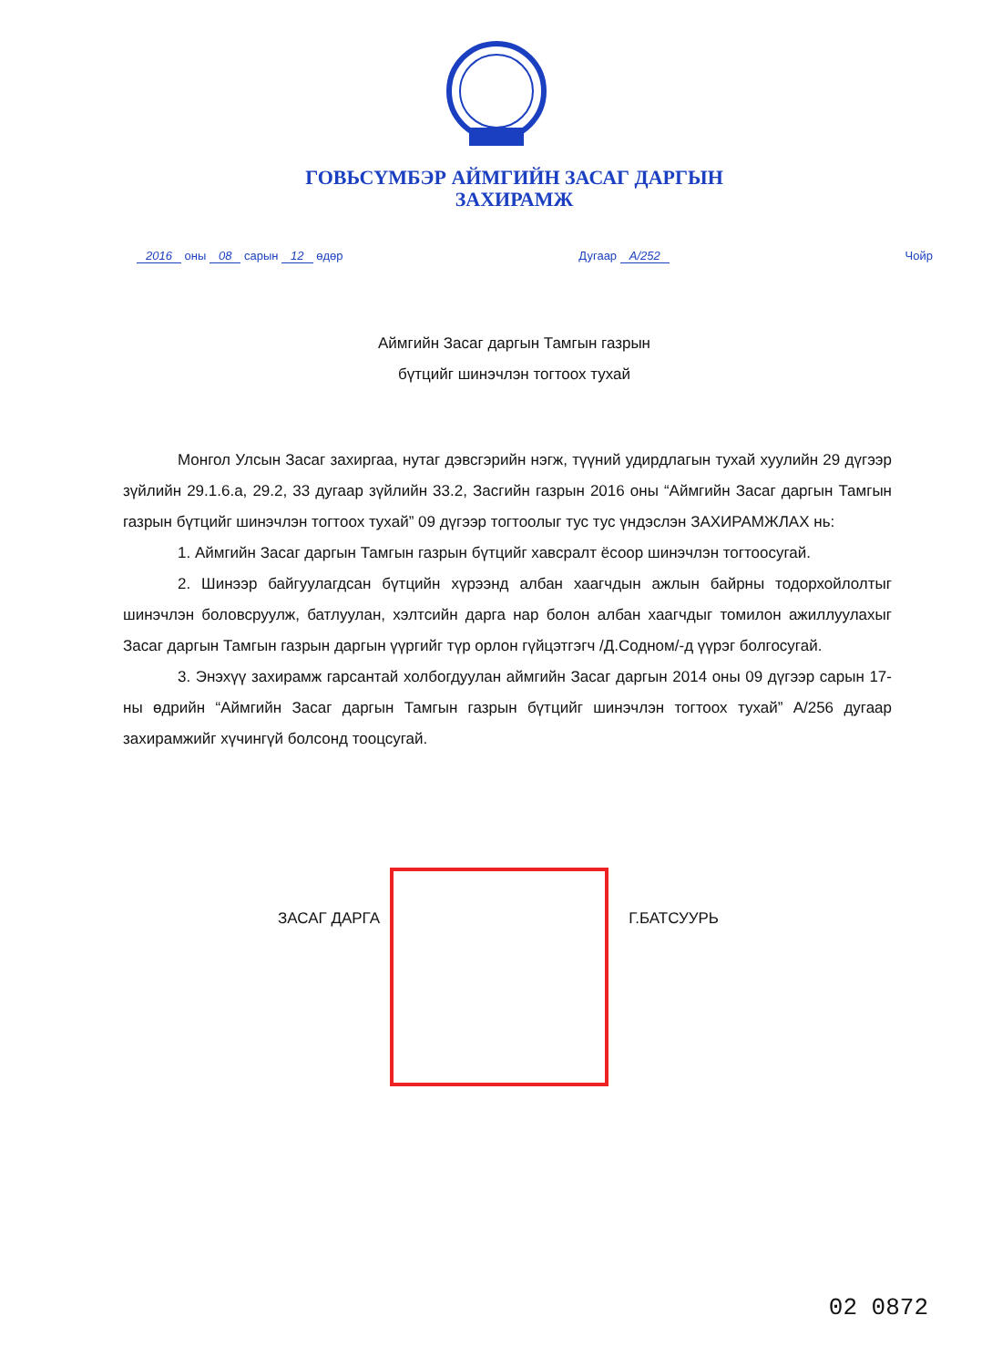ГОВЬСҮМБЭР АЙМГИЙН ЗАСАГ ДАРГЫН
ЗАХИРАМЖ
2016 оны 08 сарын 12 өдөр Дугаар А/252 Чойр
Аймгийн Засаг даргын Тамгын газрын
бүтцийг шинэчлэн тогтоох тухай
Монгол Улсын Засаг захиргаа, нутаг дэвсгэрийн нэгж, түүний удирдлагын тухай хуулийн 29 дүгээр зүйлийн 29.1.6.а, 29.2, 33 дугаар зүйлийн 33.2, Засгийн газрын 2016 оны “Аймгийн Засаг даргын Тамгын газрын бүтцийг шинэчлэн тогтоох тухай” 09 дүгээр тогтоолыг тус тус үндэслэн ЗАХИРАМЖЛАХ нь:
1. Аймгийн Засаг даргын Тамгын газрын бүтцийг хавсралт ёсоор шинэчлэн тогтоосугай.
2. Шинээр байгуулагдсан бүтцийн хүрээнд албан хаагчдын ажлын байрны тодорхойлолтыг шинэчлэн боловсруулж, батлуулан, хэлтсийн дарга нар болон албан хаагчдыг томилон ажиллуулахыг Засаг даргын Тамгын газрын даргын үүргийг түр орлон гүйцэтгэгч /Д.Содном/-д үүрэг болгосугай.
3. Энэхүү захирамж гарсантай холбогдуулан аймгийн Засаг даргын 2014 оны 09 дүгээр сарын 17-ны өдрийн “Аймгийн Засаг даргын Тамгын газрын бүтцийг шинэчлэн тогтоох тухай” А/256 дугаар захирамжийг хүчингүй болсонд тооцсугай.
ЗАСАГ ДАРГА Г.БАТСУУРЬ
02 0872